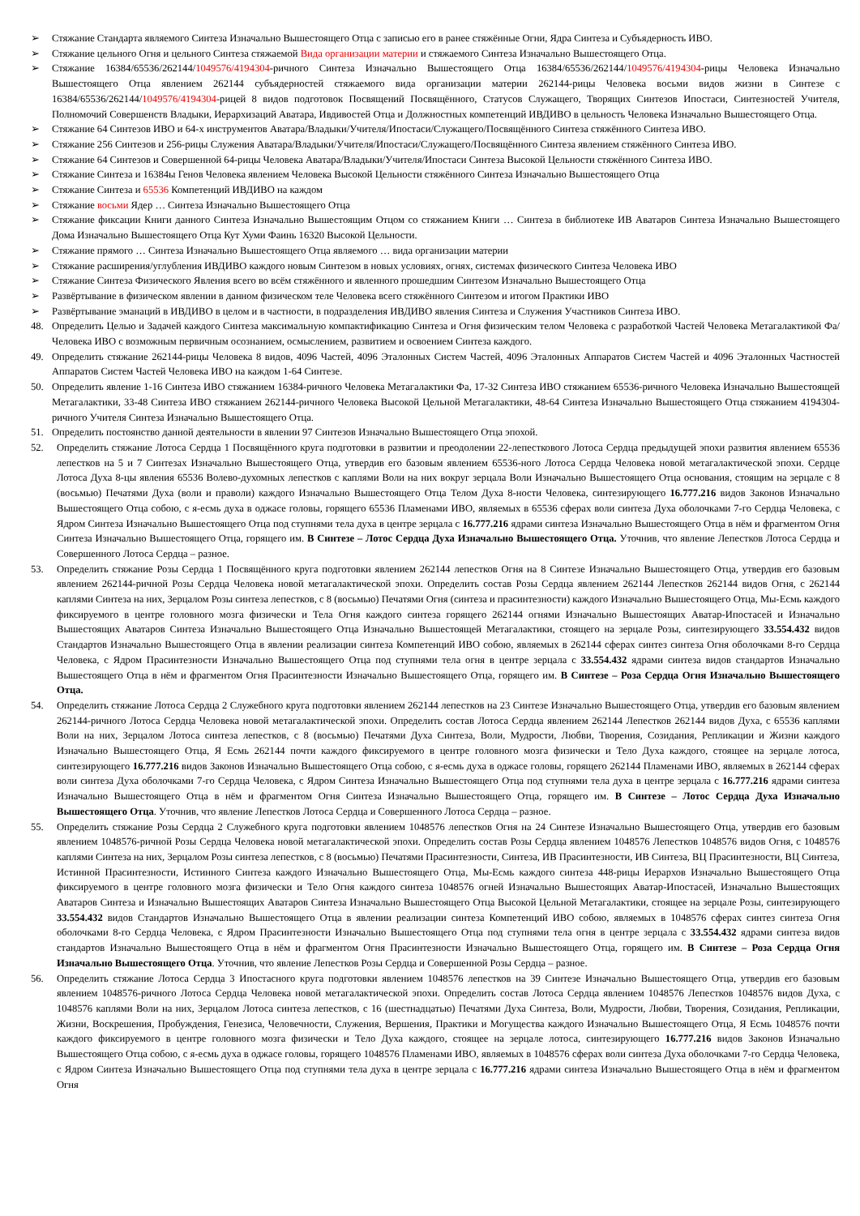➢ Стяжание Стандарта являемого Синтеза Изначально Вышестоящего Отца с записью его в ранее стяжённые Огни, Ядра Синтеза и Субъядерность ИВО.
➢ Стяжание цельного Огня и цельного Синтеза стяжаемой Вида организации материи и стяжаемого Синтеза Изначально Вышестоящего Отца.
➢ Стяжание 16384/65536/262144/1049576/4194304-ричного Синтеза Изначально Вышестоящего Отца 16384/65536/262144/1049576/4194304-рицы Человека Изначально Вышестоящего Отца явлением 262144 субъядерностей стяжаемого вида организации материи 262144-рицы Человека восьми видов жизни в Синтезе с 16384/65536/262144/1049576/4194304-рицей 8 видов подготовок Посвящений Посвящённого, Статусов Служащего, Творящих Синтезов Ипостаси, Синтезностей Учителя, Полномочий Совершенств Владыки, Иерархизаций Аватара, Ивдивостей Отца и Должностных компетенций ИВДИВО в цельность Человека Изначально Вышестоящего Отца.
➢ Стяжание 64 Синтезов ИВО и 64-х инструментов Аватара/Владыки/Учителя/Ипостаси/Служащего/Посвящённого Синтеза стяжённого Синтеза ИВО.
➢ Стяжание 256 Синтезов и 256-рицы Служения Аватара/Владыки/Учителя/Ипостаси/Служащего/Посвящённого Синтеза явлением стяжённого Синтеза ИВО.
➢ Стяжание 64 Синтезов и Совершенной 64-рицы Человека Аватара/Владыки/Учителя/Ипостаси Синтеза Высокой Цельности стяжённого Синтеза ИВО.
➢ Стяжание Синтеза и 16384ы Генов Человека явлением Человека Высокой Цельности стяжённого Синтеза Изначально Вышестоящего Отца
➢ Стяжание Синтеза и 65536 Компетенций ИВДИВО на каждом
➢ Стяжание восьми Ядер … Синтеза Изначально Вышестоящего Отца
➢ Стяжание фиксации Книги данного Синтеза Изначально Вышестоящим Отцом со стяжанием Книги … Синтеза в библиотеке ИВ Аватаров Синтеза Изначально Вышестоящего Дома Изначально Вышестоящего Отца Кут Хуми Фаинь 16320 Высокой Цельности.
➢ Стяжание прямого … Синтеза Изначально Вышестоящего Отца являемого … вида организации материи
➢ Стяжание расширения/углубления ИВДИВО каждого новым Синтезом в новых условиях, огнях, системах физического Синтеза Человека ИВО
➢ Стяжание Синтеза Физического Явления всего во всём стяжённого и явленного прошедшим Синтезом Изначально Вышестоящего Отца
➢ Развёртывание в физическом явлении в данном физическом теле Человека всего стяжённого Синтезом и итогом Практики ИВО
➢ Развёртывание эманаций в ИВДИВО в целом и в частности, в подразделения ИВДИВО явления Синтеза и Служения Участников Синтеза ИВО.
48. Определить Целью и Задачей каждого Синтеза максимальную компактификацию Синтеза и Огня физическим телом Человека с разработкой Частей Человека Метагалактикой Фа/Человека ИВО с возможным первичным осознанием, осмыслением, развитием и освоением Синтеза каждого.
49. Определить стяжание 262144-рицы Человека 8 видов, 4096 Частей, 4096 Эталонных Систем Частей, 4096 Эталонных Аппаратов Систем Частей и 4096 Эталонных Частностей Аппаратов Систем Частей Человека ИВО на каждом 1-64 Синтезе.
50. Определить явление 1-16 Синтеза ИВО стяжанием 16384-ричного Человека Метагалактики Фа, 17-32 Синтеза ИВО стяжанием 65536-ричного Человека Изначально Вышестоящей Метагалактики, 33-48 Синтеза ИВО стяжанием 262144-ричного Человека Высокой Цельной Метагалактики, 48-64 Синтеза Изначально Вышестоящего Отца стяжанием 4194304-ричного Учителя Синтеза Изначально Вышестоящего Отца.
51. Определить постоянство данной деятельности в явлении 97 Синтезов Изначально Вышестоящего Отца эпохой.
52. Определить стяжание Лотоса Сердца 1 Посвящённого круга подготовки в развитии и преодолении 22-лепесткового Лотоса Сердца предыдущей эпохи развития явлением 65536 лепестков на 5 и 7 Синтезах Изначально Вышестоящего Отца, утвердив его базовым явлением 65536-ного Лотоса Сердца Человека новой метагалактической эпохи. Сердце Лотоса Духа 8-цы явления 65536 Волево-духомных лепестков с каплями Воли на них вокруг зерцала Воли Изначально Вышестоящего Отца основания, стоящим на зерцале с 8 (восьмью) Печатями Духа (воли и праволи) каждого Изначально Вышестоящего Отца Телом Духа 8-ности Человека, синтезирующего 16.777.216 видов Законов Изначально Вышестоящего Отца собою, с я-есмь духа в оджасе головы, горящего 65536 Пламенами ИВО, являемых в 65536 сферах воли синтеза Духа оболочками 7-го Сердца Человека, с Ядром Синтеза Изначально Вышестоящего Отца под ступнями тела духа в центре зерцала с 16.777.216 ядрами синтеза Изначально Вышестоящего Отца в нём и фрагментом Огня Синтеза Изначально Вышестоящего Отца, горящего им. В Синтезе – Лотос Сердца Духа Изначально Вышестоящего Отца. Уточнив, что явление Лепестков Лотоса Сердца и Совершенного Лотоса Сердца – разное.
53. Определить стяжание Розы Сердца 1 Посвящённого круга подготовки явлением 262144 лепестков Огня на 8 Синтезе Изначально Вышестоящего Отца, утвердив его базовым явлением 262144-ричной Розы Сердца Человека новой метагалактической эпохи. Определить состав Розы Сердца явлением 262144 Лепестков 262144 видов Огня, с 262144 каплями Синтеза на них, Зерцалом Розы синтеза лепестков, с 8 (восьмью) Печатями Огня (синтеза и прасинтезности) каждого Изначально Вышестоящего Отца, Мы-Есмь каждого фиксируемого в центре головного мозга физически и Тела Огня каждого синтеза горящего 262144 огнями Изначально Вышестоящих Аватар-Ипостасей и Изначально Вышестоящих Аватаров Синтеза Изначально Вышестоящего Отца Изначально Вышестоящей Метагалактики, стоящего на зерцале Розы, синтезирующего 33.554.432 видов Стандартов Изначально Вышестоящего Отца в явлении реализации синтеза Компетенций ИВО собою, являемых в 262144 сферах синтез синтеза Огня оболочками 8-го Сердца Человека, с Ядром Прасинтезности Изначально Вышестоящего Отца под ступнями тела огня в центре зерцала с 33.554.432 ядрами синтеза видов стандартов Изначально Вышестоящего Отца в нём и фрагментом Огня Прасинтезности Изначально Вышестоящего Отца, горящего им. В Синтезе – Роза Сердца Огня Изначально Вышестоящего Отца.
54. Определить стяжание Лотоса Сердца 2 Служебного круга подготовки явлением 262144 лепестков на 23 Синтезе Изначально Вышестоящего Отца, утвердив его базовым явлением 262144-ричного Лотоса Сердца Человека новой метагалактической эпохи. Определить состав Лотоса Сердца явлением 262144 Лепестков 262144 видов Духа, с 65536 каплями Воли на них, Зерцалом Лотоса синтеза лепестков, с 8 (восьмью) Печатями Духа Синтеза, Воли, Мудрости, Любви, Творения, Созидания, Репликации и Жизни каждого Изначально Вышестоящего Отца, Я Есмь 262144 почти каждого фиксируемого в центре головного мозга физически и Тело Духа каждого, стоящее на зерцале лотоса, синтезирующего 16.777.216 видов Законов Изначально Вышестоящего Отца собою, с я-есмь духа в оджасе головы, горящего 262144 Пламенами ИВО, являемых в 262144 сферах воли синтеза Духа оболочками 7-го Сердца Человека, с Ядром Синтеза Изначально Вышестоящего Отца под ступнями тела духа в центре зерцала с 16.777.216 ядрами синтеза Изначально Вышестоящего Отца в нём и фрагментом Огня Синтеза Изначально Вышестоящего Отца, горящего им. В Синтезе – Лотос Сердца Духа Изначально Вышестоящего Отца. Уточнив, что явление Лепестков Лотоса Сердца и Совершенного Лотоса Сердца – разное.
55. Определить стяжание Розы Сердца 2 Служебного круга подготовки явлением 1048576 лепестков Огня на 24 Синтезе Изначально Вышестоящего Отца, утвердив его базовым явлением 1048576-ричной Розы Сердца Человека новой метагалактической эпохи. Определить состав Розы Сердца явлением 1048576 Лепестков 1048576 видов Огня, с 1048576 каплями Синтеза на них, Зерцалом Розы синтеза лепестков, с 8 (восьмью) Печатями Прасинтезности, Синтеза, ИВ Прасинтезности, ИВ Синтеза, ВЦ Прасинтезности, ВЦ Синтеза, Истинной Прасинтезности, Истинного Синтеза каждого Изначально Вышестоящего Отца, Мы-Есмь каждого синтеза 448-рицы Иерархов Изначально Вышестоящего Отца фиксируемого в центре головного мозга физически и Тело Огня каждого синтеза 1048576 огней Изначально Вышестоящих Аватар-Ипостасей, Изначально Вышестоящих Аватаров Синтеза и Изначально Вышестоящих Аватаров Синтеза Изначально Вышестоящего Отца Высокой Цельной Метагалактики, стоящее на зерцале Розы, синтезирующего 33.554.432 видов Стандартов Изначально Вышестоящего Отца в явлении реализации синтеза Компетенций ИВО собою, являемых в 1048576 сферах синтез синтеза Огня оболочками 8-го Сердца Человека, с Ядром Прасинтезности Изначально Вышестоящего Отца под ступнями тела огня в центре зерцала с 33.554.432 ядрами синтеза видов стандартов Изначально Вышестоящего Отца в нём и фрагментом Огня Прасинтезности Изначально Вышестоящего Отца, горящего им. В Синтезе – Роза Сердца Огня Изначально Вышестоящего Отца. Уточнив, что явление Лепестков Розы Сердца и Совершенной Розы Сердца – разное.
56. Определить стяжание Лотоса Сердца 3 Ипостасного круга подготовки явлением 1048576 лепестков на 39 Синтезе Изначально Вышестоящего Отца, утвердив его базовым явлением 1048576-ричного Лотоса Сердца Человека новой метагалактической эпохи. Определить состав Лотоса Сердца явлением 1048576 Лепестков 1048576 видов Духа, с 1048576 каплями Воли на них, Зерцалом Лотоса синтеза лепестков, с 16 (шестнадцатью) Печатями Духа Синтеза, Воли, Мудрости, Любви, Творения, Созидания, Репликации, Жизни, Воскрешения, Пробуждения, Генезиса, Человечности, Служения, Вершения, Практики и Могущества каждого Изначально Вышестоящего Отца, Я Есмь 1048576 почти каждого фиксируемого в центре головного мозга физически и Тело Духа каждого, стоящее на зерцале лотоса, синтезирующего 16.777.216 видов Законов Изначально Вышестоящего Отца собою, с я-есмь духа в оджасе головы, горящего 1048576 Пламенами ИВО, являемых в 1048576 сферах воли синтеза Духа оболочками 7-го Сердца Человека, с Ядром Синтеза Изначально Вышестоящего Отца под ступнями тела духа в центре зерцала с 16.777.216 ядрами синтеза Изначально Вышестоящего Отца в нём и фрагментом Огня